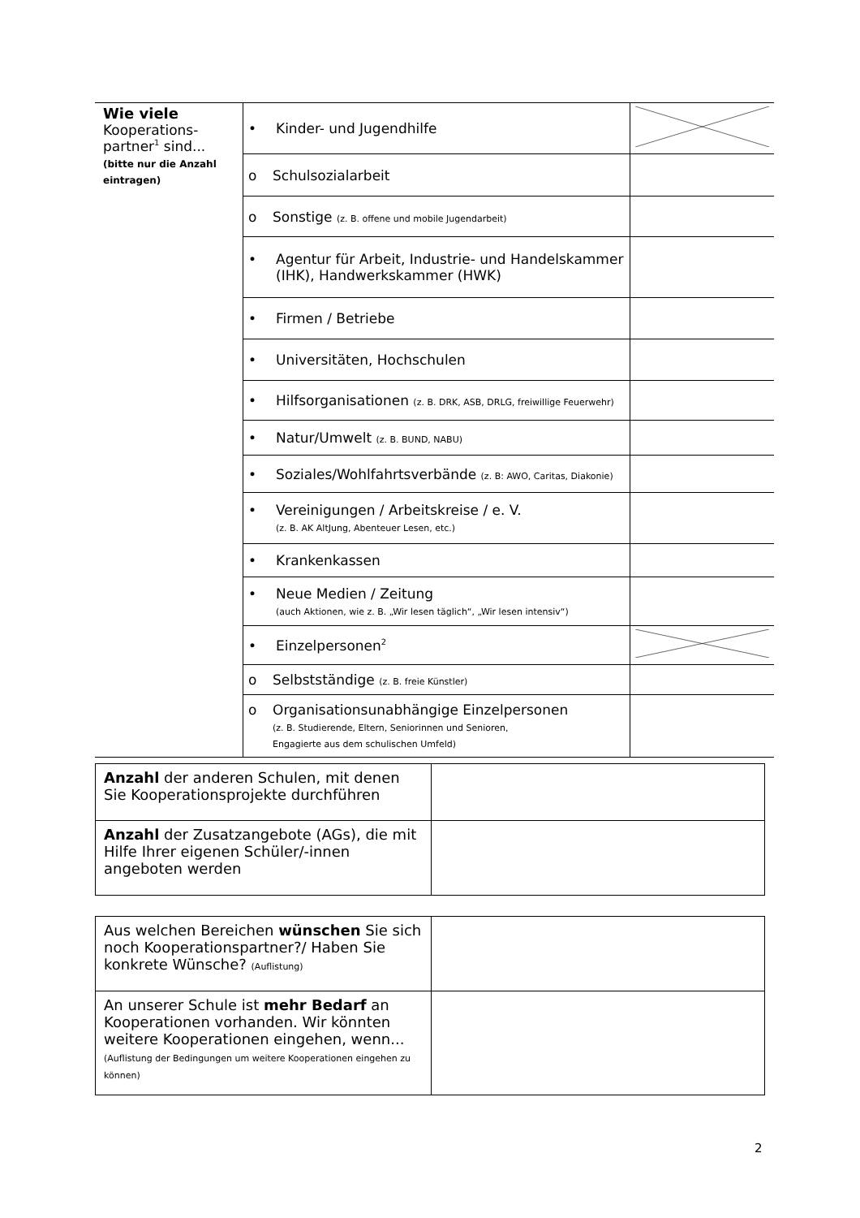| Wie viele Kooperations- partner<sup>1</sup> sind... (bitte nur die Anzahl eintragen) | • Kinder- und Jugendhilfe | |
| | o Schulsozialarbeit | |
| | o Sonstige (z. B. offene und mobile Jugendarbeit) | |
| | • Agentur für Arbeit, Industrie- und Handelskammer (IHK), Handwerkskammer (HWK) | |
| | • Firmen / Betriebe | |
| | • Universitäten, Hochschulen | |
| | • Hilfsorganisationen (z. B. DRK, ASB, DRLG, freiwillige Feuerwehr) | |
| | • Natur/Umwelt (z. B. BUND, NABU) | |
| | • Soziales/Wohlfahrtsverbände (z. B: AWO, Caritas, Diakonie) | |
| | • Vereinigungen / Arbeitskreise / e. V. (z. B. AK AltJung, Abenteuer Lesen, etc.) | |
| | • Krankenkassen | |
| | • Neue Medien / Zeitung (auch Aktionen, wie z. B. „Wir lesen täglich“, „Wir lesen intensiv“) | |
| | • Einzelpersonen<sup>2</sup> | |
| | o Selbstständige (z. B. freie Künstler) | |
| | o Organisationsunabhängige Einzelpersonen (z. B. Studierende, Eltern, Seniorinnen und Senioren, Engagierte aus dem schulischen Umfeld) | |
| Anzahl der anderen Schulen, mit denen Sie Kooperationsprojekte durchführen | |
| Anzahl der Zusatzangebote (AGs), die mit Hilfe Ihrer eigenen Schüler/-innen angeboten werden | |
| Aus welchen Bereichen wünschen Sie sich noch Kooperationspartner?/ Haben Sie konkrete Wünsche? (Auflistung) | |
| An unserer Schule ist mehr Bedarf an Kooperationen vorhanden. Wir könnten weitere Kooperationen eingehen, wenn... (Auflistung der Bedingungen um weitere Kooperationen eingehen zu können) | |
2